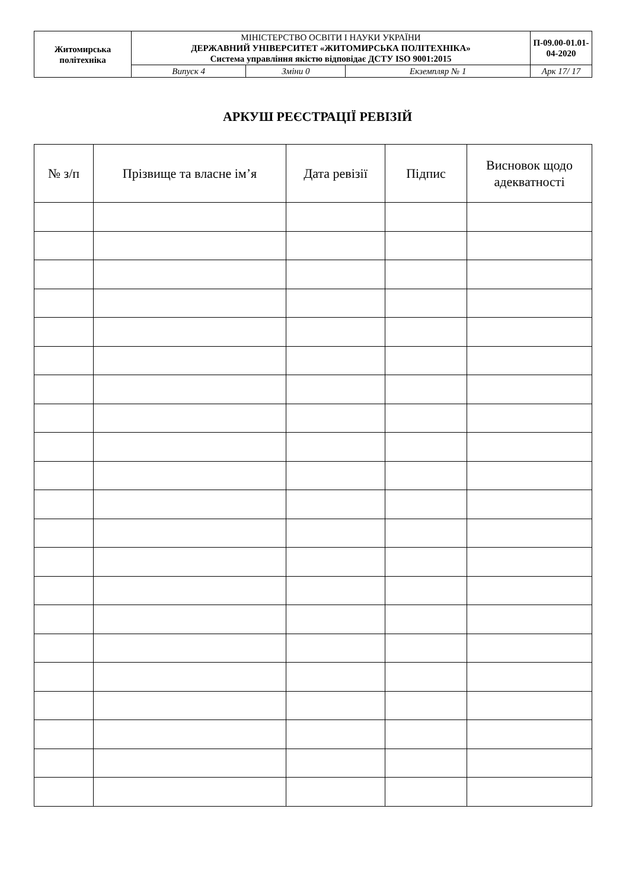| Житомирська політехніка | МІНІСТЕРСТВО ОСВІТИ І НАУКИ УКРАЇНИ ДЕРЖАВНИЙ УНІВЕРСИТЕТ «ЖИТОМИРСЬКА ПОЛІТЕХНІКА» Система управління якістю відповідає ДСТУ ISO 9001:2015 | | | П-09.00-01.01-04-2020 |
| | Випуск 4 | Зміни 0 | Екземпляр № 1 | Арк 17/ 17 |
АРКУШ РЕЄСТРАЦІЇ РЕВІЗІЙ
| № з/п | Прізвище та власне ім’я | Дата ревізії | Підпис | Висновок щодо адекватності |
| --- | --- | --- | --- | --- |